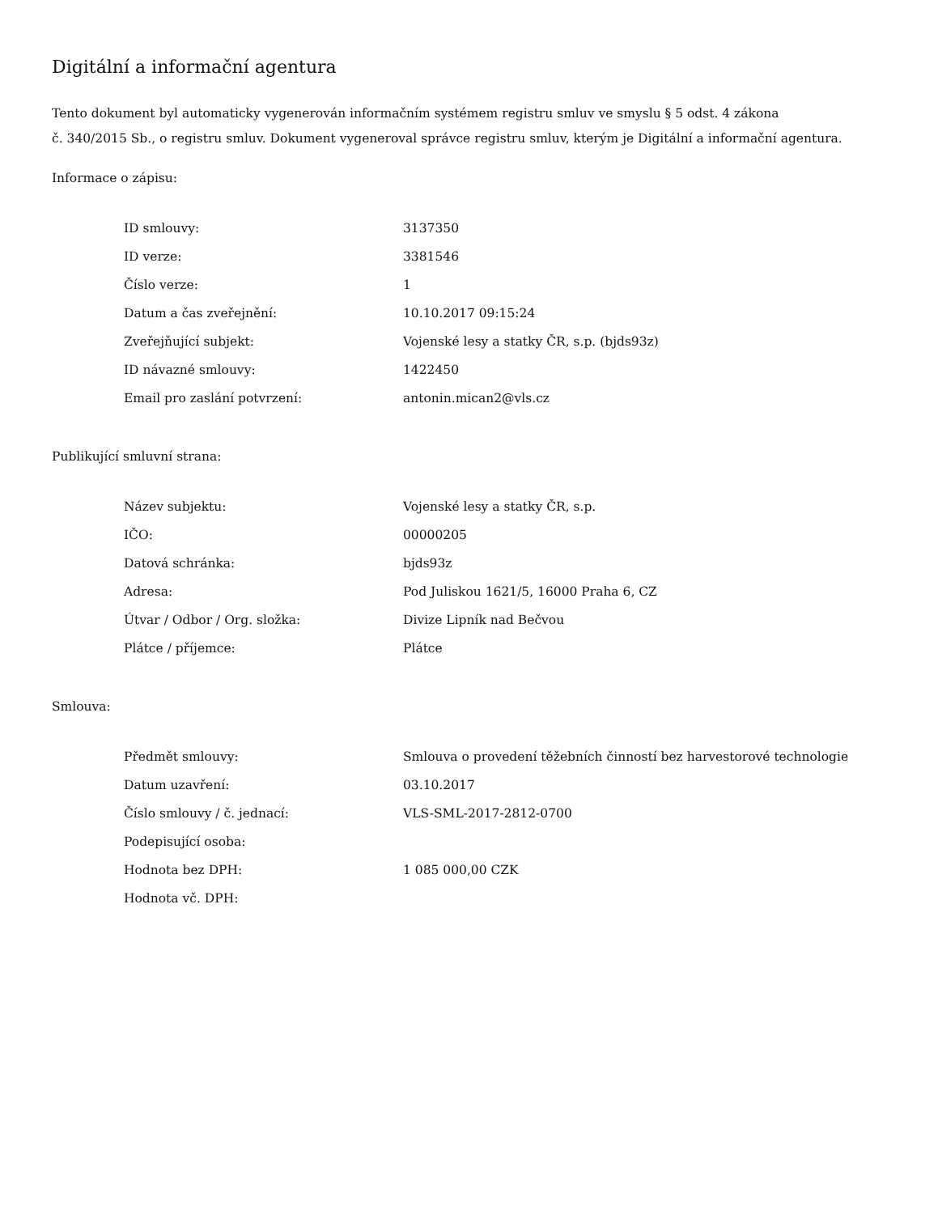Digitální a informační agentura
Tento dokument byl automaticky vygenerován informačním systémem registru smluv ve smyslu § 5 odst. 4 zákona
č. 340/2015 Sb., o registru smluv. Dokument vygeneroval správce registru smluv, kterým je Digitální a informační agentura.
Informace o zápisu:
| ID smlouvy: | 3137350 |
| ID verze: | 3381546 |
| Číslo verze: | 1 |
| Datum a čas zveřejnění: | 10.10.2017 09:15:24 |
| Zveřejňující subjekt: | Vojenské lesy a statky ČR, s.p. (bjds93z) |
| ID návazné smlouvy: | 1422450 |
| Email pro zaslání potvrzení: | antonin.mican2@vls.cz |
Publikující smluvní strana:
| Název subjektu: | Vojenské lesy a statky ČR, s.p. |
| IČO: | 00000205 |
| Datová schránka: | bjds93z |
| Adresa: | Pod Juliskou 1621/5, 16000 Praha 6, CZ |
| Útvar / Odbor / Org. složka: | Divize Lipník nad Bečvou |
| Plátce / příjemce: | Plátce |
Smlouva:
| Předmět smlouvy: | Smlouva o provedení těžebních činností bez harvestorové technologie |
| Datum uzavření: | 03.10.2017 |
| Číslo smlouvy / č. jednací: | VLS-SML-2017-2812-0700 |
| Podepisující osoba: | |
| Hodnota bez DPH: | 1 085 000,00 CZK |
| Hodnota vč. DPH: | |